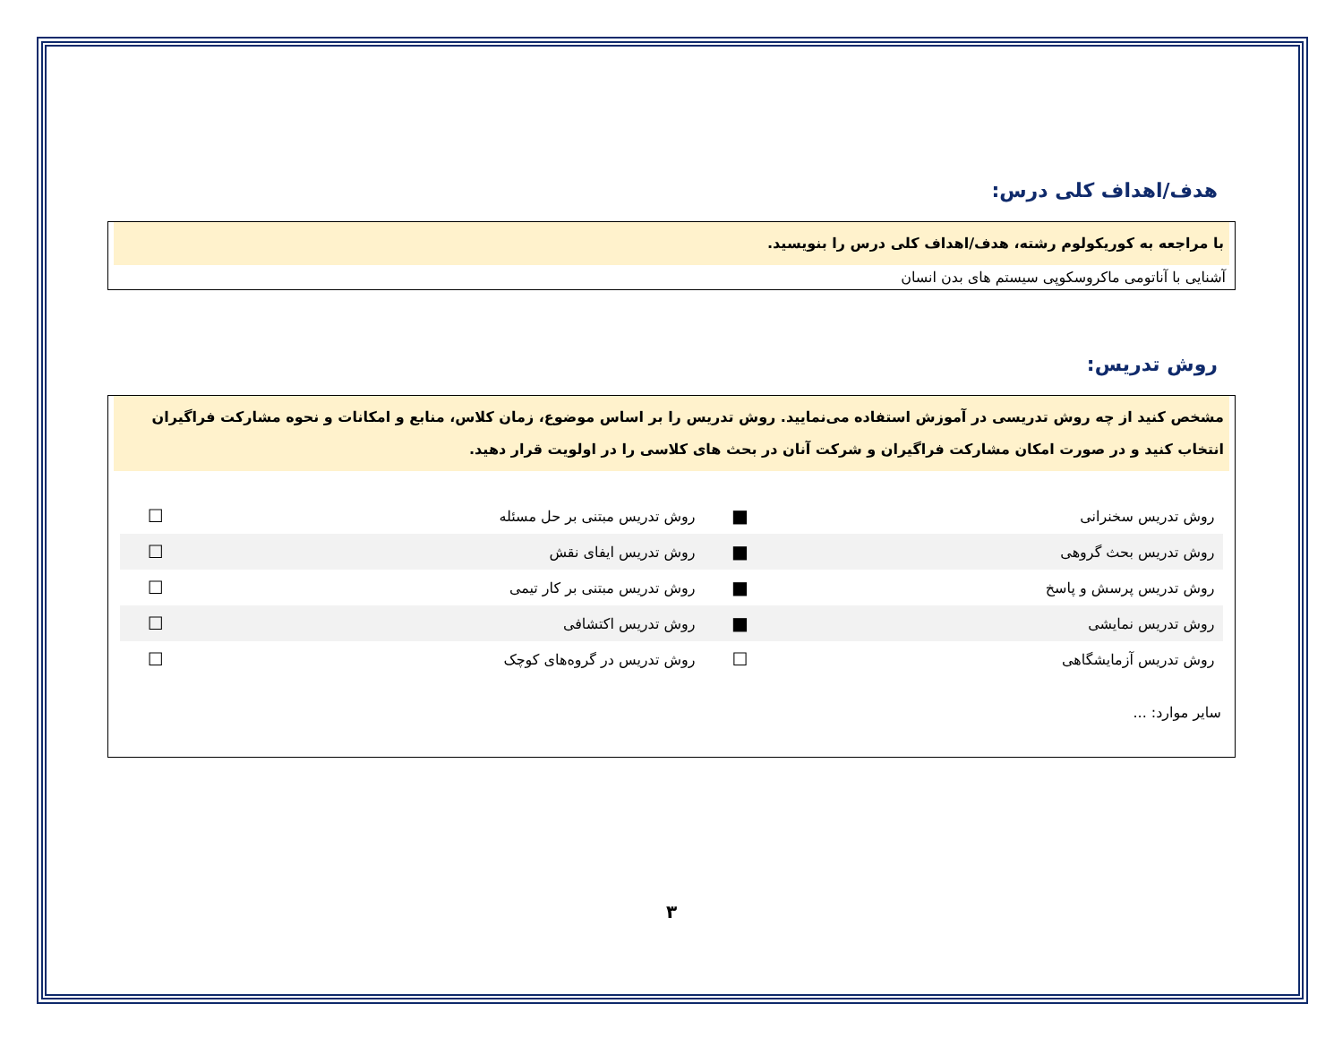هدف/اهداف کلی درس:
با مراجعه به کوریکولوم رشته، هدف/اهداف کلی درس را بنویسید.
آشنایی با آناتومی ماکروسکوپی سیستم های بدن انسان
روش تدریس:
مشخص کنید از چه روش تدریسی در آموزش استفاده می‌نمایید. روش تدریس را بر اساس موضوع، زمان کلاس، منابع و امکانات و نحوه مشارکت فراگیران انتخاب کنید و در صورت امکان مشارکت فراگیران و شرکت آنان در بحث های کلاسی را در اولویت قرار دهید.
| روش تدریس سخنرانی | ■ | روش تدریس مبتنی بر حل مسئله | ☐ |
| روش تدریس بحث گروهی | ■ | روش تدریس ایفای نقش | ☐ |
| روش تدریس پرسش و پاسخ | ■ | روش تدریس مبتنی بر کار تیمی | ☐ |
| روش تدریس نمایشی | ■ | روش تدریس اکتشافی | ☐ |
| روش تدریس آزمایشگاهی | ☐ | روش تدریس در گروه‌های کوچک | ☐ |
سایر موارد: ...
۳